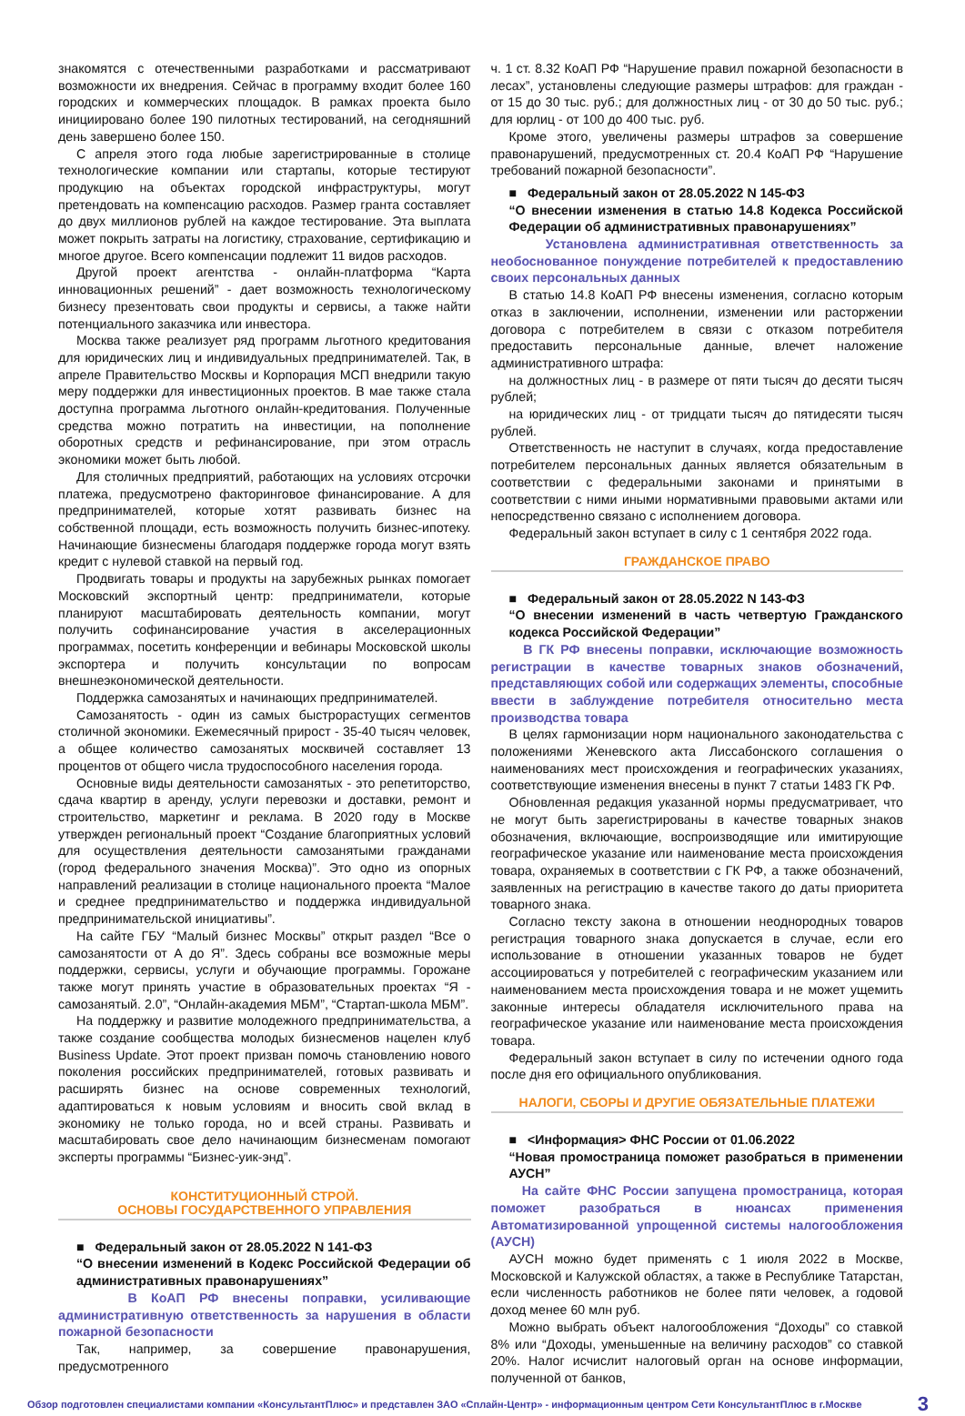знакомятся с отечественными разработками и рассматривают возможности их внедрения. Сейчас в программу входит более 160 городских и коммерческих площадок. В рамках проекта было инициировано более 190 пилотных тестирований, на сегодняшний день завершено более 150.
С апреля этого года любые зарегистрированные в столице технологические компании или стартапы, которые тестируют продукцию на объектах городской инфраструктуры, могут претендовать на компенсацию расходов. Размер гранта составляет до двух миллионов рублей на каждое тестирование. Эта выплата может покрыть затраты на логистику, страхование, сертификацию и многое другое. Всего компенсации подлежит 11 видов расходов.
Другой проект агентства - онлайн-платформа “Карта инновационных решений” - дает возможность технологическому бизнесу презентовать свои продукты и сервисы, а также найти потенциального заказчика или инвестора.
Москва также реализует ряд программ льготного кредитования для юридических лиц и индивидуальных предпринимателей. Так, в апреле Правительство Москвы и Корпорация МСП внедрили такую меру поддержки для инвестиционных проектов. В мае также стала доступна программа льготного онлайн-кредитования. Полученные средства можно потратить на инвестиции, на пополнение оборотных средств и рефинансирование, при этом отрасль экономики может быть любой.
Для столичных предприятий, работающих на условиях отсрочки платежа, предусмотрено факторинговое финансирование. А для предпринимателей, которые хотят развивать бизнес на собственной площади, есть возможность получить бизнес-ипотеку. Начинающие бизнесмены благодаря поддержке города могут взять кредит с нулевой ставкой на первый год.
Продвигать товары и продукты на зарубежных рынках помогает Московский экспортный центр: предприниматели, которые планируют масштабировать деятельность компании, могут получить софинансирование участия в акселерационных программах, посетить конференции и вебинары Московской школы экспортера и получить консультации по вопросам внешнеэкономической деятельности.
Поддержка самозанятых и начинающих предпринимателей.
Самозанятость - один из самых быстрорастущих сегментов столичной экономики. Ежемесячный прирост - 35-40 тысяч человек, а общее количество самозанятых москвичей составляет 13 процентов от общего числа трудоспособного населения города.
Основные виды деятельности самозанятых - это репетиторство, сдача квартир в аренду, услуги перевозки и доставки, ремонт и строительство, маркетинг и реклама. В 2020 году в Москве утвержден региональный проект “Создание благоприятных условий для осуществления деятельности самозанятыми гражданами (город федерального значения Москва)”. Это одно из опорных направлений реализации в столице национального проекта “Малое и среднее предпринимательство и поддержка индивидуальной предпринимательской инициативы”.
На сайте ГБУ “Малый бизнес Москвы” открыт раздел “Все о самозанятости от А до Я”. Здесь собраны все возможные меры поддержки, сервисы, услуги и обучающие программы. Горожане также могут принять участие в образовательных проектах “Я - самозанятый. 2.0”, “Онлайн-академия МБМ”, “Стартап-школа МБМ”.
На поддержку и развитие молодежного предпринимательства, а также создание сообщества молодых бизнесменов нацелен клуб Business Update. Этот проект призван помочь становлению нового поколения российских предпринимателей, готовых развивать и расширять бизнес на основе современных технологий, адаптироваться к новым условиям и вносить свой вклад в экономику не только города, но и всей страны. Развивать и масштабировать свое дело начинающим бизнесменам помогают эксперты программы “Бизнес-уик-энд”.
КОНСТИТУЦИОННЫЙ СТРОЙ.
ОСНОВЫ ГОСУДАРСТВЕННОГО УПРАВЛЕНИЯ
■ Федеральный закон от 28.05.2022 N 141-ФЗ
“О внесении изменений в Кодекс Российской Федерации об административных правонарушениях”
В КоАП РФ внесены поправки, усиливающие административную ответственность за нарушения в области пожарной безопасности
Так, например, за совершение правонарушения, предусмотренного
ч. 1 ст. 8.32 КоАП РФ “Нарушение правил пожарной безопасности в лесах”, установлены следующие размеры штрафов: для граждан - от 15 до 30 тыс. руб.; для должностных лиц - от 30 до 50 тыс. руб.; для юрлиц - от 100 до 400 тыс. руб.
Кроме этого, увеличены размеры штрафов за совершение правонарушений, предусмотренных ст. 20.4 КоАП РФ “Нарушение требований пожарной безопасности”.
■ Федеральный закон от 28.05.2022 N 145-ФЗ
“О внесении изменения в статью 14.8 Кодекса Российской Федерации об административных правонарушениях”
Установлена административная ответственность за необоснованное понуждение потребителей к предоставлению своих персональных данных
В статью 14.8 КоАП РФ внесены изменения, согласно которым отказ в заключении, исполнении, изменении или расторжении договора с потребителем в связи с отказом потребителя предоставить персональные данные, влечет наложение административного штрафа:
на должностных лиц - в размере от пяти тысяч до десяти тысяч рублей;
на юридических лиц - от тридцати тысяч до пятидесяти тысяч рублей.
Ответственность не наступит в случаях, когда предоставление потребителем персональных данных является обязательным в соответствии с федеральными законами и принятыми в соответствии с ними иными нормативными правовыми актами или непосредственно связано с исполнением договора.
Федеральный закон вступает в силу с 1 сентября 2022 года.
ГРАЖДАНСКОЕ ПРАВО
■ Федеральный закон от 28.05.2022 N 143-ФЗ
“О внесении изменений в часть четвертую Гражданского кодекса Российской Федерации”
В ГК РФ внесены поправки, исключающие возможность регистрации в качестве товарных знаков обозначений, представляющих собой или содержащих элементы, способные ввести в заблуждение потребителя относительно места производства товара
В целях гармонизации норм национального законодательства с положениями Женевского акта Лиссабонского соглашения о наименованиях мест происхождения и географических указаниях, соответствующие изменения внесены в пункт 7 статьи 1483 ГК РФ.
Обновленная редакция указанной нормы предусматривает, что не могут быть зарегистрированы в качестве товарных знаков обозначения, включающие, воспроизводящие или имитирующие географическое указание или наименование места происхождения товара, охраняемых в соответствии с ГК РФ, а также обозначений, заявленных на регистрацию в качестве такого до даты приоритета товарного знака.
Согласно тексту закона в отношении неоднородных товаров регистрация товарного знака допускается в случае, если его использование в отношении указанных товаров не будет ассоциироваться у потребителей с географическим указанием или наименованием места происхождения товара и не может ущемить законные интересы обладателя исключительного права на географическое указание или наименование места происхождения товара.
Федеральный закон вступает в силу по истечении одного года после дня его официального опубликования.
НАЛОГИ, СБОРЫ И ДРУГИЕ ОБЯЗАТЕЛЬНЫЕ ПЛАТЕЖИ
■ <Информация> ФНС России от 01.06.2022
“Новая промостраница поможет разобраться в применении АУСН”
На сайте ФНС России запущена промостраница, которая поможет разобраться в нюансах применения Автоматизированной упрощенной системы налогообложения (АУСН)
АУСН можно будет применять с 1 июля 2022 в Москве, Московской и Калужской областях, а также в Республике Татарстан, если численность работников не более пяти человек, а годовой доход менее 60 млн руб.
Можно выбрать объект налогообложения “Доходы” со ставкой 8% или “Доходы, уменьшенные на величину расходов” со ставкой 20%. Налог исчислит налоговый орган на основе информации, полученной от банков,
Обзор подготовлен специалистами компании «КонсультантПлюс» и представлен ЗАО «Сплайн-Центр» - информационным центром Сети КонсультантПлюс в г.Москве 3